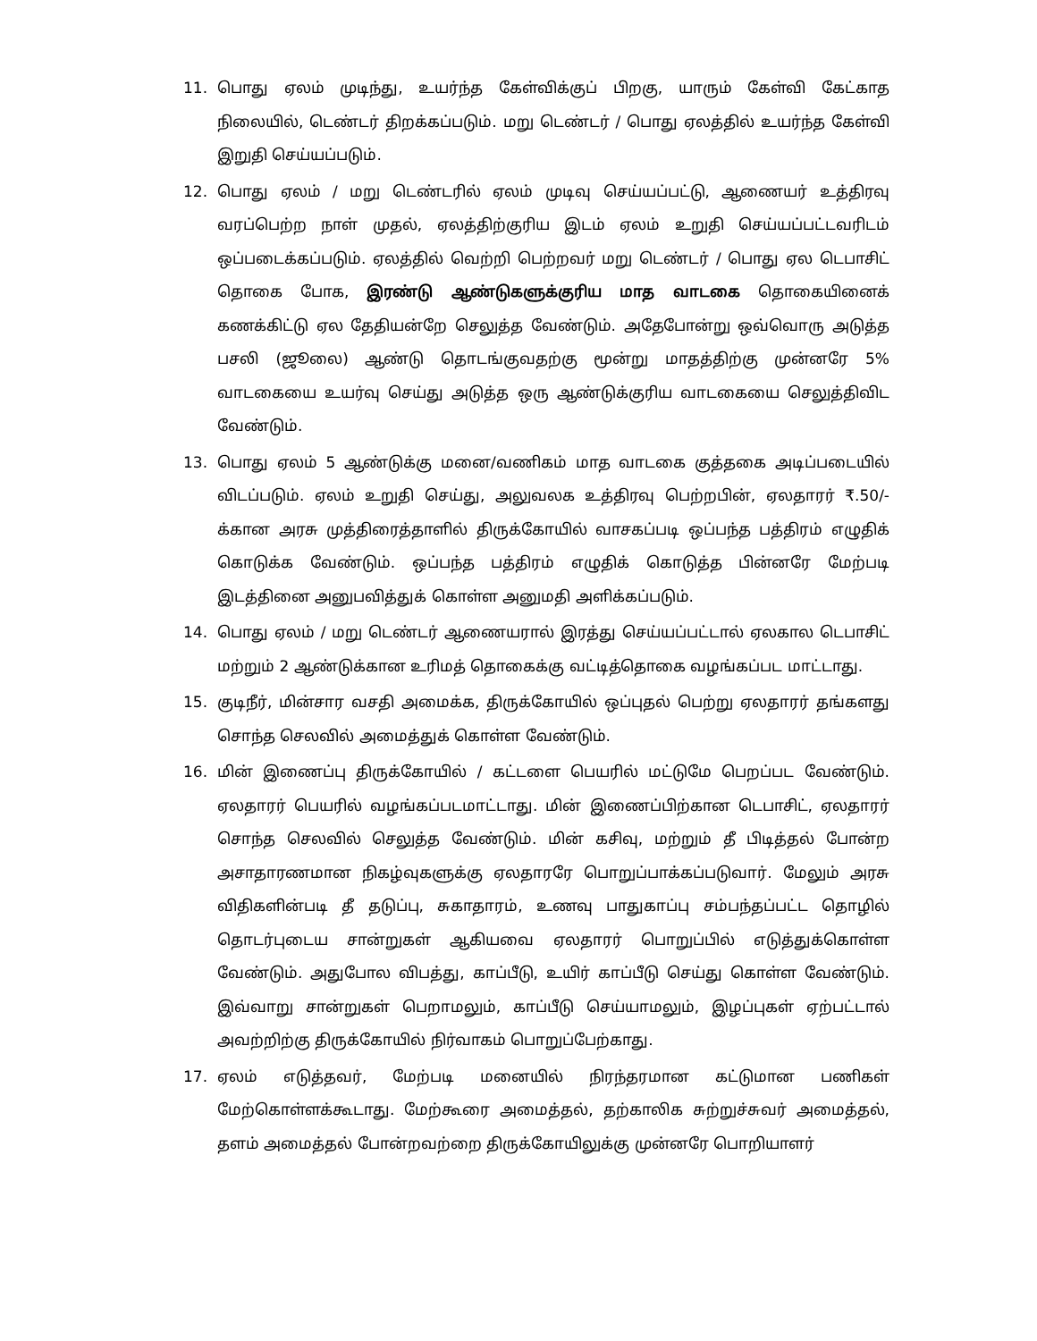11. பொது ஏலம் முடிந்து, உயர்ந்த கேள்விக்குப் பிறகு, யாரும் கேள்வி கேட்காத நிலையில், டெண்டர் திறக்கப்படும். மறு டெண்டர் / பொது ஏலத்தில் உயர்ந்த கேள்வி இறுதி செய்யப்படும்.
12. பொது ஏலம் / மறு டெண்டரில் ஏலம் முடிவு செய்யப்பட்டு, ஆணையர் உத்திரவு வரப்பெற்ற நாள் முதல், ஏலத்திற்குரிய இடம் ஏலம் உறுதி செய்யப்பட்டவரிடம் ஒப்படைக்கப்படும். ஏலத்தில் வெற்றி பெற்றவர் மறு டெண்டர் / பொது ஏல டெபாசிட் தொகை போக, இரண்டு ஆண்டுகளுக்குரிய மாத வாடகை தொகையினைக் கணக்கிட்டு ஏல தேதியன்றே செலுத்த வேண்டும். அதேபோன்று ஒவ்வொரு அடுத்த பசலி (ஜூலை) ஆண்டு தொடங்குவதற்கு மூன்று மாதத்திற்கு முன்னரே 5% வாடகையை உயர்வு செய்து அடுத்த ஒரு ஆண்டுக்குரிய வாடகையை செலுத்திவிட வேண்டும்.
13. பொது ஏலம் 5 ஆண்டுக்கு மனை/வணிகம் மாத வாடகை குத்தகை அடிப்படையில் விடப்படும். ஏலம் உறுதி செய்து, அலுவலக உத்திரவு பெற்றபின், ஏலதாரர் ₹.50/- க்கான அரசு முத்திரைத்தாளில் திருக்கோயில் வாசகப்படி ஒப்பந்த பத்திரம் எழுதிக் கொடுக்க வேண்டும். ஒப்பந்த பத்திரம் எழுதிக் கொடுத்த பின்னரே மேற்படி இடத்தினை அனுபவித்துக் கொள்ள அனுமதி அளிக்கப்படும்.
14. பொது ஏலம் / மறு டெண்டர் ஆணையரால் இரத்து செய்யப்பட்டால் ஏலகால டெபாசிட் மற்றும் 2 ஆண்டுக்கான உரிமத் தொகைக்கு வட்டித்தொகை வழங்கப்பட மாட்டாது.
15. குடிநீர், மின்சார வசதி அமைக்க, திருக்கோயில் ஒப்புதல் பெற்று ஏலதாரர் தங்களது சொந்த செலவில் அமைத்துக் கொள்ள வேண்டும்.
16. மின் இணைப்பு திருக்கோயில் / கட்டளை பெயரில் மட்டுமே பெறப்பட வேண்டும். ஏலதாரர் பெயரில் வழங்கப்படமாட்டாது. மின் இணைப்பிற்கான டெபாசிட், ஏலதாரர் சொந்த செலவில் செலுத்த வேண்டும். மின் கசிவு, மற்றும் தீ பிடித்தல் போன்ற அசாதாரணமான நிகழ்வுகளுக்கு ஏலதாரரே பொறுப்பாக்கப்படுவார். மேலும் அரசு விதிகளின்படி தீ தடுப்பு, சுகாதாரம், உணவு பாதுகாப்பு சம்பந்தப்பட்ட தொழில் தொடர்புடைய சான்றுகள் ஆகியவை ஏலதாரர் பொறுப்பில் எடுத்துக்கொள்ள வேண்டும். அதுபோல விபத்து, காப்பீடு, உயிர் காப்பீடு செய்து கொள்ள வேண்டும். இவ்வாறு சான்றுகள் பெறாமலும், காப்பீடு செய்யாமலும், இழப்புகள் ஏற்பட்டால் அவற்றிற்கு திருக்கோயில் நிர்வாகம் பொறுப்பேற்காது.
17. ஏலம் எடுத்தவர், மேற்படி மனையில் நிரந்தரமான கட்டுமான பணிகள் மேற்கொள்ளக்கூடாது. மேற்கூரை அமைத்தல், தற்காலிக சுற்றுச்சுவர் அமைத்தல், தளம் அமைத்தல் போன்றவற்றை திருக்கோயிலுக்கு முன்னரே பொறியாளர்